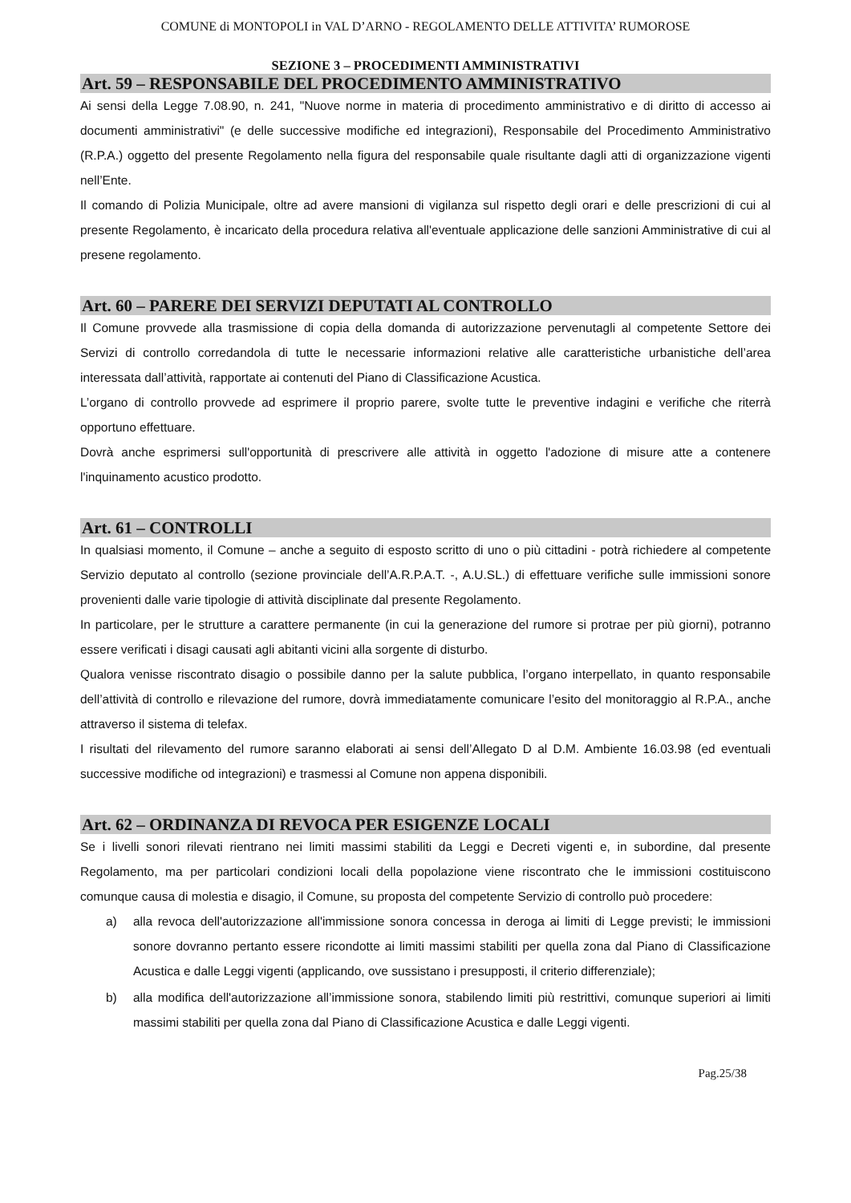COMUNE di MONTOPOLI in VAL D’ARNO - REGOLAMENTO DELLE ATTIVITA’ RUMOROSE
SEZIONE 3 – PROCEDIMENTI AMMINISTRATIVI
Art. 59 – RESPONSABILE DEL PROCEDIMENTO AMMINISTRATIVO
Ai sensi della Legge 7.08.90, n. 241, "Nuove norme in materia di procedimento amministrativo e di diritto di accesso ai documenti amministrativi" (e delle successive modifiche ed integrazioni), Responsabile del Procedimento Amministrativo (R.P.A.) oggetto del presente Regolamento nella figura del responsabile quale risultante dagli atti di organizzazione vigenti nell’Ente.
Il comando di Polizia Municipale, oltre ad avere mansioni di vigilanza sul rispetto degli orari e delle prescrizioni di cui al presente Regolamento, è incaricato della procedura relativa all'eventuale applicazione delle sanzioni Amministrative di cui al presene regolamento.
Art. 60 – PARERE DEI SERVIZI DEPUTATI AL CONTROLLO
Il Comune provvede alla trasmissione di copia della domanda di autorizzazione pervenutagli al competente Settore dei Servizi di controllo corredandola di tutte le necessarie informazioni relative alle caratteristiche urbanistiche dell’area interessata dall’attività, rapportate ai contenuti del Piano di Classificazione Acustica.
L’organo di controllo provvede ad esprimere il proprio parere, svolte tutte le preventive indagini e verifiche che riterrà opportuno effettuare.
Dovrà anche esprimersi sull'opportunità di prescrivere alle attività in oggetto l'adozione di misure atte a contenere l'inquinamento acustico prodotto.
Art. 61 – CONTROLLI
In qualsiasi momento, il Comune – anche a seguito di esposto scritto di uno o più cittadini - potrà richiedere al competente Servizio deputato al controllo (sezione provinciale dell’A.R.P.A.T. -, A.U.SL.) di effettuare verifiche sulle immissioni sonore provenienti dalle varie tipologie di attività disciplinate dal presente Regolamento.
In particolare, per le strutture a carattere permanente (in cui la generazione del rumore si protrae per più giorni), potranno essere verificati i disagi causati agli abitanti vicini alla sorgente di disturbo.
Qualora venisse riscontrato disagio o possibile danno per la salute pubblica, l’organo interpellato, in quanto responsabile dell’attività di controllo e rilevazione del rumore, dovrà immediatamente comunicare l’esito del monitoraggio al R.P.A., anche attraverso il sistema di telefax.
I risultati del rilevamento del rumore saranno elaborati ai sensi dell’Allegato D al D.M. Ambiente 16.03.98 (ed eventuali successive modifiche od integrazioni) e trasmessi al Comune non appena disponibili.
Art. 62 – ORDINANZA DI REVOCA PER ESIGENZE LOCALI
Se i livelli sonori rilevati rientrano nei limiti massimi stabiliti da Leggi e Decreti vigenti e, in subordine, dal presente Regolamento, ma per particolari condizioni locali della popolazione viene riscontrato che le immissioni costituiscono comunque causa di molestia e disagio, il Comune, su proposta del competente Servizio di controllo può procedere:
a) alla revoca dell'autorizzazione all'immissione sonora concessa in deroga ai limiti di Legge previsti; le immissioni sonore dovranno pertanto essere ricondotte ai limiti massimi stabiliti per quella zona dal Piano di Classificazione Acustica e dalle Leggi vigenti (applicando, ove sussistano i presupposti, il criterio differenziale);
b) alla modifica dell'autorizzazione all’immissione sonora, stabilendo limiti più restrittivi, comunque superiori ai limiti massimi stabiliti per quella zona dal Piano di Classificazione Acustica e dalle Leggi vigenti.
Pag.25/38